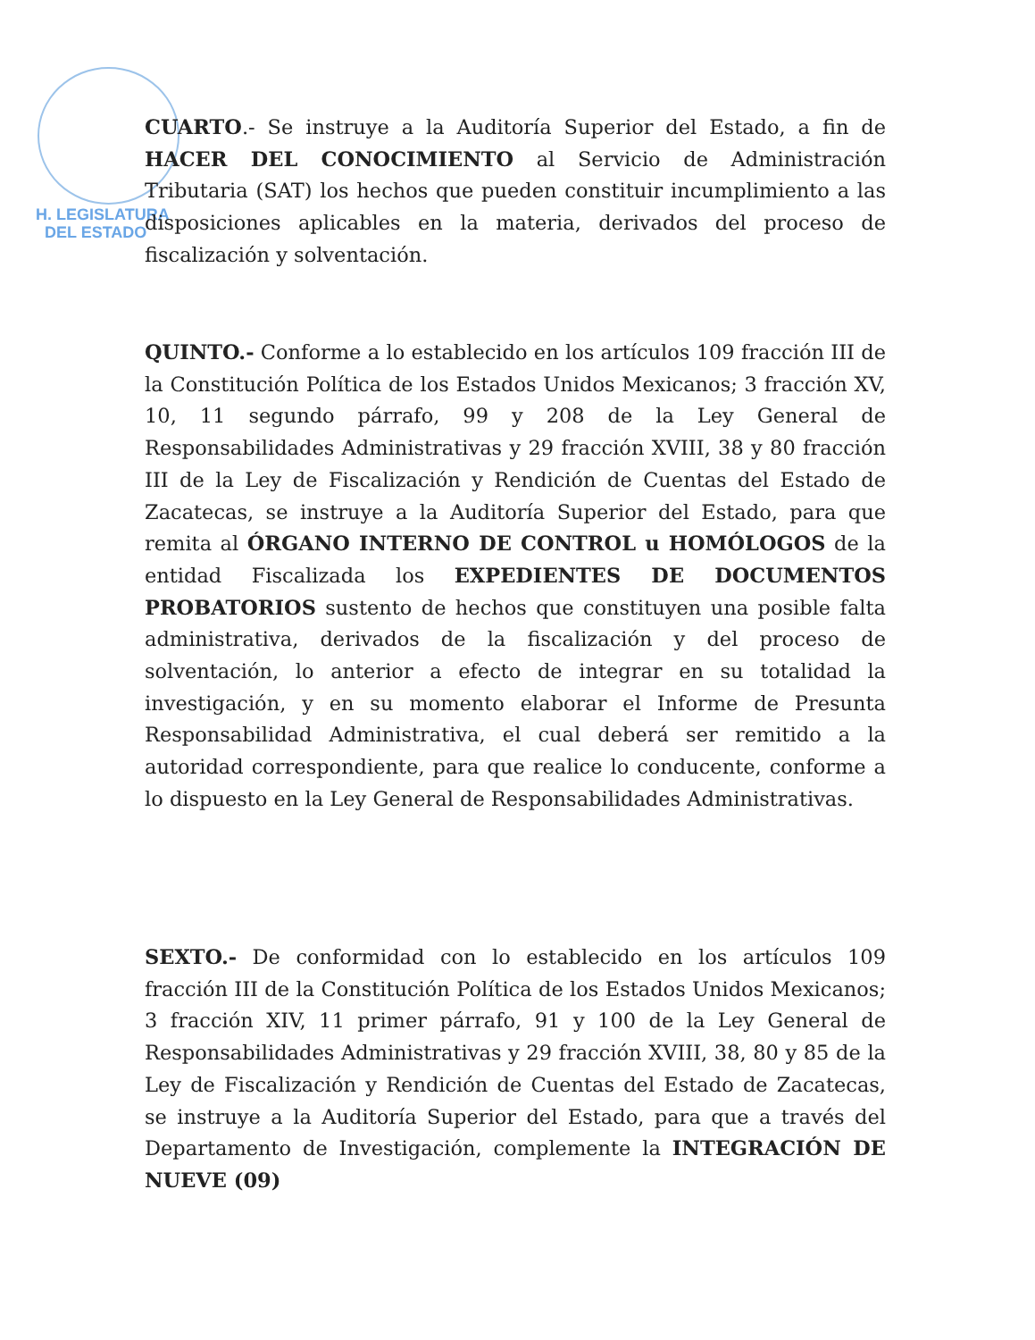H. LEGISLATURA
DEL ESTADO
CUARTO.- Se instruye a la Auditoría Superior del Estado, a fin de HACER DEL CONOCIMIENTO al Servicio de Administración Tributaria (SAT) los hechos que pueden constituir incumplimiento a las disposiciones aplicables en la materia, derivados del proceso de fiscalización y solventación.
QUINTO.- Conforme a lo establecido en los artículos 109 fracción III de la Constitución Política de los Estados Unidos Mexicanos; 3 fracción XV, 10, 11 segundo párrafo, 99 y 208 de la Ley General de Responsabilidades Administrativas y 29 fracción XVIII, 38 y 80 fracción III de la Ley de Fiscalización y Rendición de Cuentas del Estado de Zacatecas, se instruye a la Auditoría Superior del Estado, para que remita al ÓRGANO INTERNO DE CONTROL u HOMÓLOGOS de la entidad Fiscalizada los EXPEDIENTES DE DOCUMENTOS PROBATORIOS sustento de hechos que constituyen una posible falta administrativa, derivados de la fiscalización y del proceso de solventación, lo anterior a efecto de integrar en su totalidad la investigación, y en su momento elaborar el Informe de Presunta Responsabilidad Administrativa, el cual deberá ser remitido a la autoridad correspondiente, para que realice lo conducente, conforme a lo dispuesto en la Ley General de Responsabilidades Administrativas.
SEXTO.- De conformidad con lo establecido en los artículos 109 fracción III de la Constitución Política de los Estados Unidos Mexicanos; 3 fracción XIV, 11 primer párrafo, 91 y 100 de la Ley General de Responsabilidades Administrativas y 29 fracción XVIII, 38, 80 y 85 de la Ley de Fiscalización y Rendición de Cuentas del Estado de Zacatecas, se instruye a la Auditoría Superior del Estado, para que a través del Departamento de Investigación, complemente la INTEGRACIÓN DE NUEVE (09)